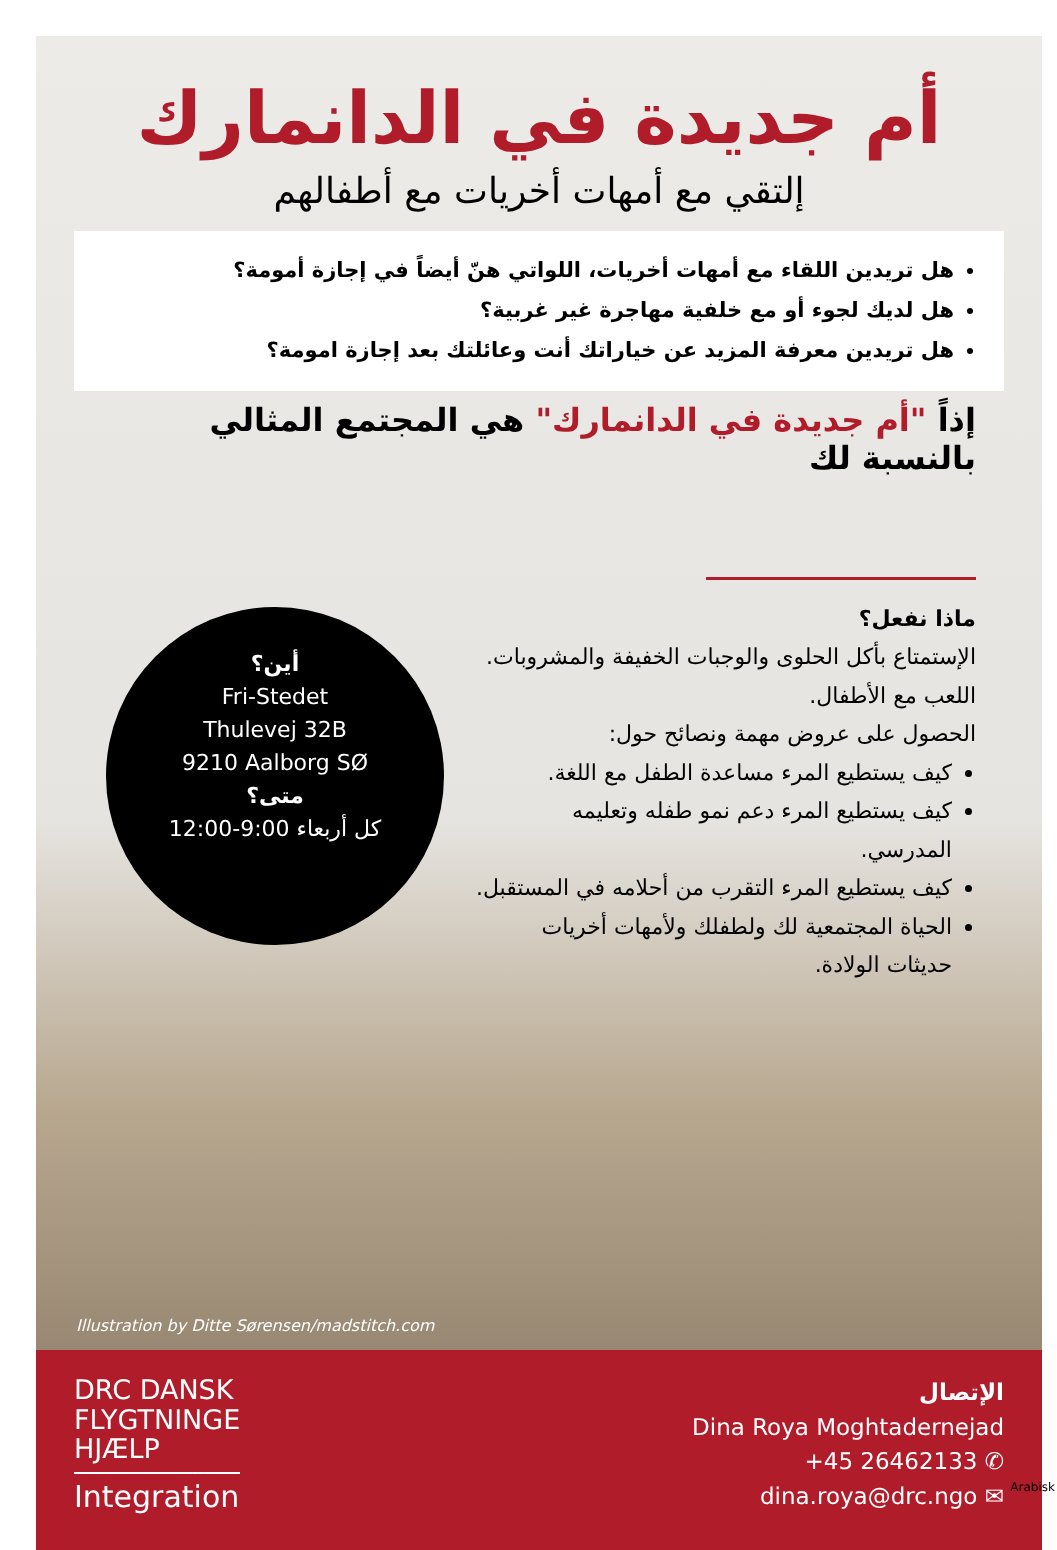أم جديدة في الدانمارك
إلتقي مع أمهات أخريات مع أطفالهم
هل تريدين اللقاء مع أمهات أخريات، اللواتي هنّ أيضاً في إجازة أمومة؟
هل لديك لجوء أو مع خلفية مهاجرة غير غربية؟
هل تريدين معرفة المزيد عن خياراتك أنت وعائلتك بعد إجازة امومة؟
إذاً "أم جديدة في الدانمارك" هي المجتمع المثالي بالنسبة لك
أين؟
Fri-Stedet
Thulevej 32B
9210 Aalborg SØ
متى؟
كل أربعاء 9:00-12:00
ماذا نفعل؟
الإستمتاع بأكل الحلوى والوجبات الخفيفة والمشروبات.
اللعب مع الأطفال.
الحصول على عروض مهمة ونصائح حول:
كيف يستطيع المرء مساعدة الطفل مع اللغة.
كيف يستطيع المرء دعم نمو طفله وتعليمه المدرسي.
كيف يستطيع المرء التقرب من أحلامه في المستقبل.
الحياة المجتمعية لك ولطفلك ولأمهات أخريات حديثات الولادة.
Illustration by Ditte Sørensen/madstitch.com
DRC DANSK
FLYGTNINGE
HJÆLP
Integration
الإتصال
Dina Roya Moghtadernejad
+45 26462133 ✆
dina.roya@drc.ngo ✉
Arabisk